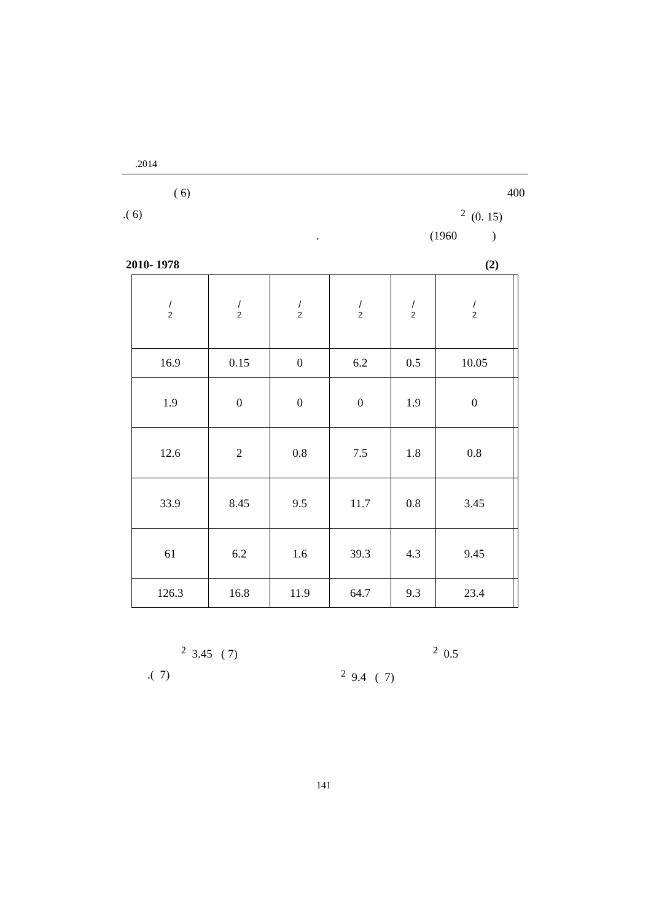.2014
400
( 6)
<sup>2</sup> (0. 15)
.( 6)
(1960 )
.
2010- 1978 (2)
| / <sup>2</sup> | / <sup>2</sup> | / <sup>2</sup> | / <sup>2</sup> | / <sup>2</sup> | / <sup>2</sup> | |
| --- | --- | --- | --- | --- | --- | --- |
| 16.9 | 0.15 | 0 | 6.2 | 0.5 | 10.05 | |
| 1.9 | 0 | 0 | 0 | 1.9 | 0 | |
| 12.6 | 2 | 0.8 | 7.5 | 1.8 | 0.8 | |
| 33.9 | 8.45 | 9.5 | 11.7 | 0.8 | 3.45 | |
| 61 | 6.2 | 1.6 | 39.3 | 4.3 | 9.45 | |
| 126.3 | 16.8 | 11.9 | 64.7 | 9.3 | 23.4 | |
<sup>2</sup> 0.5
<sup>2</sup> 3.45 ( 7)
<sup>2</sup> 9.4 ( 7)
.( 7)
141